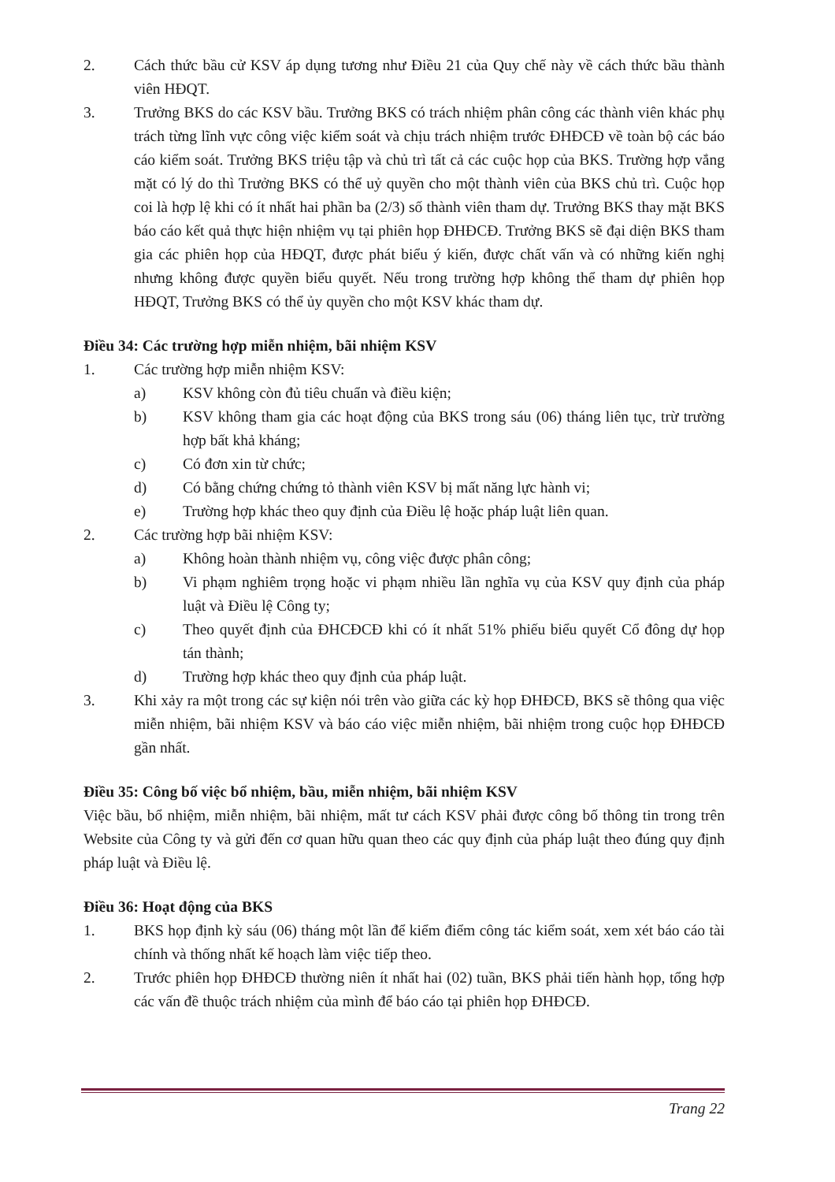2. Cách thức bầu cử KSV áp dụng tương như Điều 21 của Quy chế này về cách thức bầu thành viên HĐQT.
3. Trưởng BKS do các KSV bầu. Trưởng BKS có trách nhiệm phân công các thành viên khác phụ trách từng lĩnh vực công việc kiểm soát và chịu trách nhiệm trước ĐHĐCĐ về toàn bộ các báo cáo kiểm soát. Trưởng BKS triệu tập và chủ trì tất cả các cuộc họp của BKS. Trường hợp vắng mặt có lý do thì Trưởng BKS có thể uỷ quyền cho một thành viên của BKS chủ trì. Cuộc họp coi là hợp lệ khi có ít nhất hai phần ba (2/3) số thành viên tham dự. Trưởng BKS thay mặt BKS báo cáo kết quả thực hiện nhiệm vụ tại phiên họp ĐHĐCĐ. Trưởng BKS sẽ đại diện BKS tham gia các phiên họp của HĐQT, được phát biểu ý kiến, được chất vấn và có những kiến nghị nhưng không được quyền biểu quyết. Nếu trong trường hợp không thể tham dự phiên họp HĐQT, Trưởng BKS có thể ủy quyền cho một KSV khác tham dự.
Điều 34: Các trường hợp miễn nhiệm, bãi nhiệm KSV
1. Các trường hợp miễn nhiệm KSV:
a) KSV không còn đủ tiêu chuẩn và điều kiện;
b) KSV không tham gia các hoạt động của BKS trong sáu (06) tháng liên tục, trừ trường hợp bất khả kháng;
c) Có đơn xin từ chức;
d) Có bằng chứng chứng tỏ thành viên KSV bị mất năng lực hành vi;
e) Trường hợp khác theo quy định của Điều lệ hoặc pháp luật liên quan.
2. Các trường hợp bãi nhiệm KSV:
a) Không hoàn thành nhiệm vụ, công việc được phân công;
b) Vi phạm nghiêm trọng hoặc vi phạm nhiều lần nghĩa vụ của KSV quy định của pháp luật và Điều lệ Công ty;
c) Theo quyết định của ĐHCĐCĐ khi có ít nhất 51% phiếu biểu quyết Cổ đông dự họp tán thành;
d) Trường hợp khác theo quy định của pháp luật.
3. Khi xảy ra một trong các sự kiện nói trên vào giữa các kỳ họp ĐHĐCĐ, BKS sẽ thông qua việc miễn nhiệm, bãi nhiệm KSV và báo cáo việc miễn nhiệm, bãi nhiệm trong cuộc họp ĐHĐCĐ gần nhất.
Điều 35: Công bố việc bổ nhiệm, bầu, miễn nhiệm, bãi nhiệm KSV
Việc bầu, bổ nhiệm, miễn nhiệm, bãi nhiệm, mất tư cách KSV phải được công bố thông tin trong trên Website của Công ty và gửi đến cơ quan hữu quan theo các quy định của pháp luật theo đúng quy định pháp luật và Điều lệ.
Điều 36: Hoạt động của BKS
1. BKS họp định kỳ sáu (06) tháng một lần để kiểm điểm công tác kiểm soát, xem xét báo cáo tài chính và thống nhất kế hoạch làm việc tiếp theo.
2. Trước phiên họp ĐHĐCĐ thường niên ít nhất hai (02) tuần, BKS phải tiến hành họp, tổng hợp các vấn đề thuộc trách nhiệm của mình để báo cáo tại phiên họp ĐHĐCĐ.
Trang 22